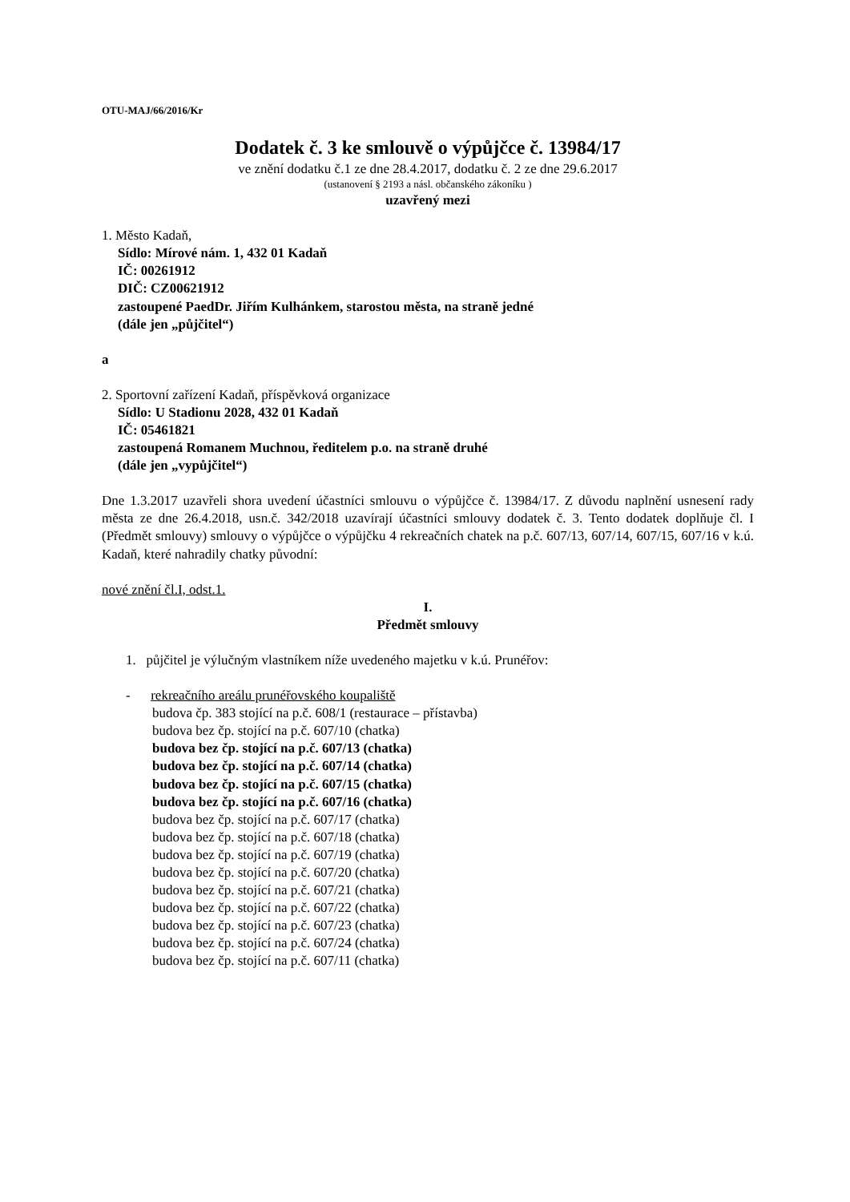OTU-MAJ/66/2016/Kr
Dodatek č. 3 ke smlouvě o výpůjčce č. 13984/17
ve znění dodatku č.1 ze dne 28.4.2017, dodatku č. 2 ze dne 29.6.2017
(ustanovení § 2193 a násl. občanského zákoníku )
uzavřený mezi
1. Město Kadaň,
Sídlo: Mírové nám. 1, 432 01 Kadaň
IČ: 00261912
DIČ: CZ00621912
zastoupené PaedDr. Jiřím Kulhánkem, starostou města, na straně jedné
(dále jen „půjčitel“)
a
2. Sportovní zařízení Kadaň, příspěvková organizace
Sídlo: U Stadionu 2028, 432 01 Kadaň
IČ: 05461821
zastoupená Romanem Muchnou, ředitelem p.o. na straně druhé
(dále jen „vypůjčitel“)
Dne 1.3.2017 uzavřeli shora uvedení účastníci smlouvu o výpůjčce č. 13984/17. Z důvodu naplnění usnesení rady města ze dne 26.4.2018, usn.č. 342/2018 uzavírají účastníci smlouvy dodatek č. 3. Tento dodatek doplňuje čl. I (Předmět smlouvy) smlouvy o výpůjčce o výpůjčku 4 rekreačních chatek na p.č. 607/13, 607/14, 607/15, 607/16 v k.ú. Kadaň, které nahradily chatky původní:
nové znění čl.I, odst.1.
I.
Předmět smlouvy
1. půjčitel je výlučným vlastníkem níže uvedeného majetku v k.ú. Prunéřov:
- rekreačního areálu prunéřovského koupaliště
budova čp. 383 stojící na p.č. 608/1 (restaurace – přístavba)
budova bez čp. stojící na p.č. 607/10 (chatka)
budova bez čp. stojící na p.č. 607/13 (chatka)
budova bez čp. stojící na p.č. 607/14 (chatka)
budova bez čp. stojící na p.č. 607/15 (chatka)
budova bez čp. stojící na p.č. 607/16 (chatka)
budova bez čp. stojící na p.č. 607/17 (chatka)
budova bez čp. stojící na p.č. 607/18 (chatka)
budova bez čp. stojící na p.č. 607/19 (chatka)
budova bez čp. stojící na p.č. 607/20 (chatka)
budova bez čp. stojící na p.č. 607/21 (chatka)
budova bez čp. stojící na p.č. 607/22 (chatka)
budova bez čp. stojící na p.č. 607/23 (chatka)
budova bez čp. stojící na p.č. 607/24 (chatka)
budova bez čp. stojící na p.č. 607/11 (chatka)